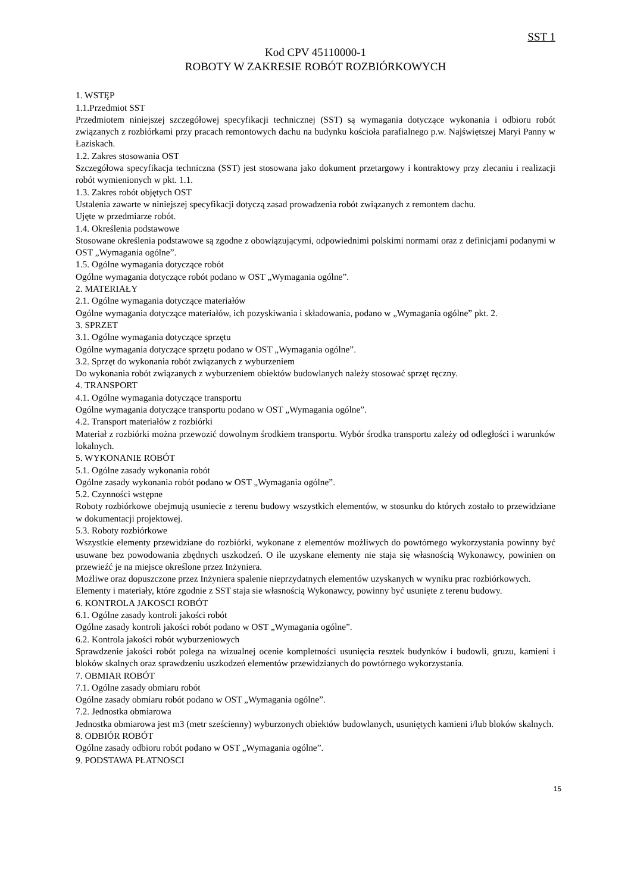SST 1
Kod CPV 45110000-1
ROBOTY W ZAKRESIE ROBÓT ROZBIÓRKOWYCH
1. WSTĘP
1.1.Przedmiot SST
Przedmiotem niniejszej szczegółowej specyfikacji technicznej (SST) są wymagania dotyczące wykonania i odbioru robót związanych z rozbiórkami przy pracach remontowych dachu na budynku kościoła parafialnego p.w. Najświętszej Maryi Panny w Łaziskach.
1.2. Zakres stosowania OST
Szczegółowa specyfikacja techniczna (SST) jest stosowana jako dokument przetargowy i kontraktowy przy zlecaniu i realizacji robót wymienionych w pkt. 1.1.
1.3. Zakres robót objętych OST
Ustalenia zawarte w niniejszej specyfikacji dotyczą zasad prowadzenia robót związanych z remontem dachu.
Ujęte w przedmiarze robót.
1.4. Określenia podstawowe
Stosowane określenia podstawowe są zgodne z obowiązującymi, odpowiednimi polskimi normami oraz z definicjami podanymi w OST „Wymagania ogólne”.
1.5. Ogólne wymagania dotyczące robót
Ogólne wymagania dotyczące robót podano w OST „Wymagania ogólne”.
2. MATERIAŁY
2.1. Ogólne wymagania dotyczące materiałów
Ogólne wymagania dotyczące materiałów, ich pozyskiwania i składowania, podano w „Wymagania ogólne” pkt. 2.
3. SPRZET
3.1. Ogólne wymagania dotyczące sprzętu
Ogólne wymagania dotyczące sprzętu podano w OST „Wymagania ogólne”.
3.2. Sprzęt do wykonania robót związanych z wyburzeniem
Do wykonania robót związanych z wyburzeniem obiektów budowlanych należy stosować sprzęt ręczny.
4. TRANSPORT
4.1. Ogólne wymagania dotyczące transportu
Ogólne wymagania dotyczące transportu podano w OST „Wymagania ogólne”.
4.2. Transport materiałów z rozbiórki
Materiał z rozbiórki można przewozić dowolnym środkiem transportu. Wybór środka transportu zależy od odległości i warunków lokalnych.
5. WYKONANIE ROBÓT
5.1. Ogólne zasady wykonania robót
Ogólne zasady wykonania robót podano w OST „Wymagania ogólne”.
5.2. Czynności wstępne
Roboty rozbiórkowe obejmują usuniecie z terenu budowy wszystkich elementów, w stosunku do których zostało to przewidziane w dokumentacji projektowej.
5.3. Roboty rozbiórkowe
Wszystkie elementy przewidziane do rozbiórki, wykonane z elementów możliwych do powtórnego wykorzystania powinny być usuwane bez powodowania zbędnych uszkodzeń. O ile uzyskane elementy nie staja się własnością Wykonawcy, powinien on przewieźć je na miejsce określone przez Inżyniera.
Możliwe oraz dopuszczone przez Inżyniera spalenie nieprzydatnych elementów uzyskanych w wyniku prac rozbiórkowych.
Elementy i materiały, które zgodnie z SST staja sie własnością Wykonawcy, powinny być usunięte z terenu budowy.
6. KONTROLA JAKOSCI ROBÓT
6.1. Ogólne zasady kontroli jakości robót
Ogólne zasady kontroli jakości robót podano w OST „Wymagania ogólne”.
6.2. Kontrola jakości robót wyburzeniowych
Sprawdzenie jakości robót polega na wizualnej ocenie kompletności usunięcia resztek budynków i budowli, gruzu, kamieni i bloków skalnych oraz sprawdzeniu uszkodzeń elementów przewidzianych do powtórnego wykorzystania.
7. OBMIAR ROBÓT
7.1. Ogólne zasady obmiaru robót
Ogólne zasady obmiaru robót podano w OST „Wymagania ogólne”.
7.2. Jednostka obmiarowa
Jednostka obmiarowa jest m3 (metr sześcienny) wyburzonych obiektów budowlanych, usuniętych kamieni i/lub bloków skalnych.
8. ODBIÓR ROBÓT
Ogólne zasady odbioru robót podano w OST „Wymagania ogólne”.
9. PODSTAWA PŁATNOSCI
15